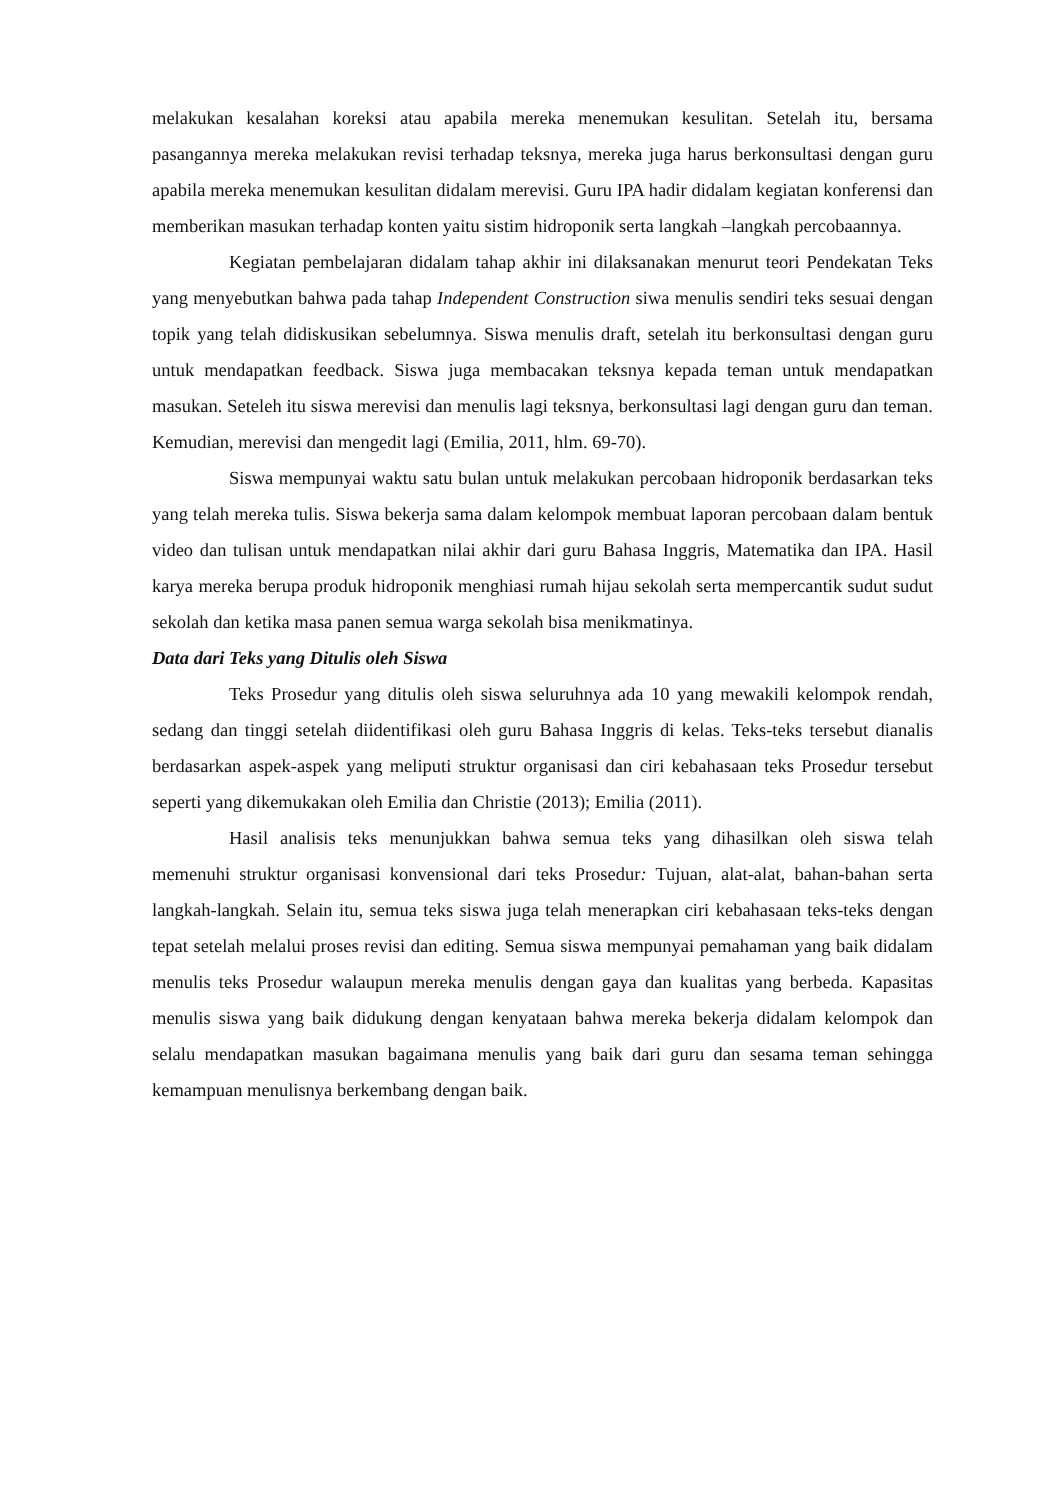melakukan kesalahan koreksi atau apabila mereka menemukan kesulitan. Setelah itu, bersama pasangannya mereka melakukan revisi terhadap teksnya, mereka juga harus berkonsultasi dengan guru apabila mereka menemukan kesulitan didalam merevisi. Guru IPA hadir didalam kegiatan konferensi dan memberikan masukan terhadap konten yaitu sistim hidroponik serta langkah –langkah percobaannya.
Kegiatan pembelajaran didalam tahap akhir ini dilaksanakan menurut teori Pendekatan Teks yang menyebutkan bahwa pada tahap Independent Construction siwa menulis sendiri teks sesuai dengan topik yang telah didiskusikan sebelumnya. Siswa menulis draft, setelah itu berkonsultasi dengan guru untuk mendapatkan feedback. Siswa juga membacakan teksnya kepada teman untuk mendapatkan masukan. Seteleh itu siswa merevisi dan menulis lagi teksnya, berkonsultasi lagi dengan guru dan teman. Kemudian, merevisi dan mengedit lagi (Emilia, 2011, hlm. 69-70).
Siswa mempunyai waktu satu bulan untuk melakukan percobaan hidroponik berdasarkan teks yang telah mereka tulis. Siswa bekerja sama dalam kelompok membuat laporan percobaan dalam bentuk video dan tulisan untuk mendapatkan nilai akhir dari guru Bahasa Inggris, Matematika dan IPA. Hasil karya mereka berupa produk hidroponik menghiasi rumah hijau sekolah serta mempercantik sudut sudut sekolah dan ketika masa panen semua warga sekolah bisa menikmatinya.
Data dari Teks yang Ditulis oleh Siswa
Teks Prosedur yang ditulis oleh siswa seluruhnya ada 10 yang mewakili kelompok rendah, sedang dan tinggi setelah diidentifikasi oleh guru Bahasa Inggris di kelas. Teks-teks tersebut dianalis berdasarkan aspek-aspek yang meliputi struktur organisasi dan ciri kebahasaan teks Prosedur tersebut seperti yang dikemukakan oleh Emilia dan Christie (2013); Emilia (2011).
Hasil analisis teks menunjukkan bahwa semua teks yang dihasilkan oleh siswa telah memenuhi struktur organisasi konvensional dari teks Prosedur: Tujuan, alat-alat, bahan-bahan serta langkah-langkah. Selain itu, semua teks siswa juga telah menerapkan ciri kebahasaan teks-teks dengan tepat setelah melalui proses revisi dan editing. Semua siswa mempunyai pemahaman yang baik didalam menulis teks Prosedur walaupun mereka menulis dengan gaya dan kualitas yang berbeda. Kapasitas menulis siswa yang baik didukung dengan kenyataan bahwa mereka bekerja didalam kelompok dan selalu mendapatkan masukan bagaimana menulis yang baik dari guru dan sesama teman sehingga kemampuan menulisnya berkembang dengan baik.